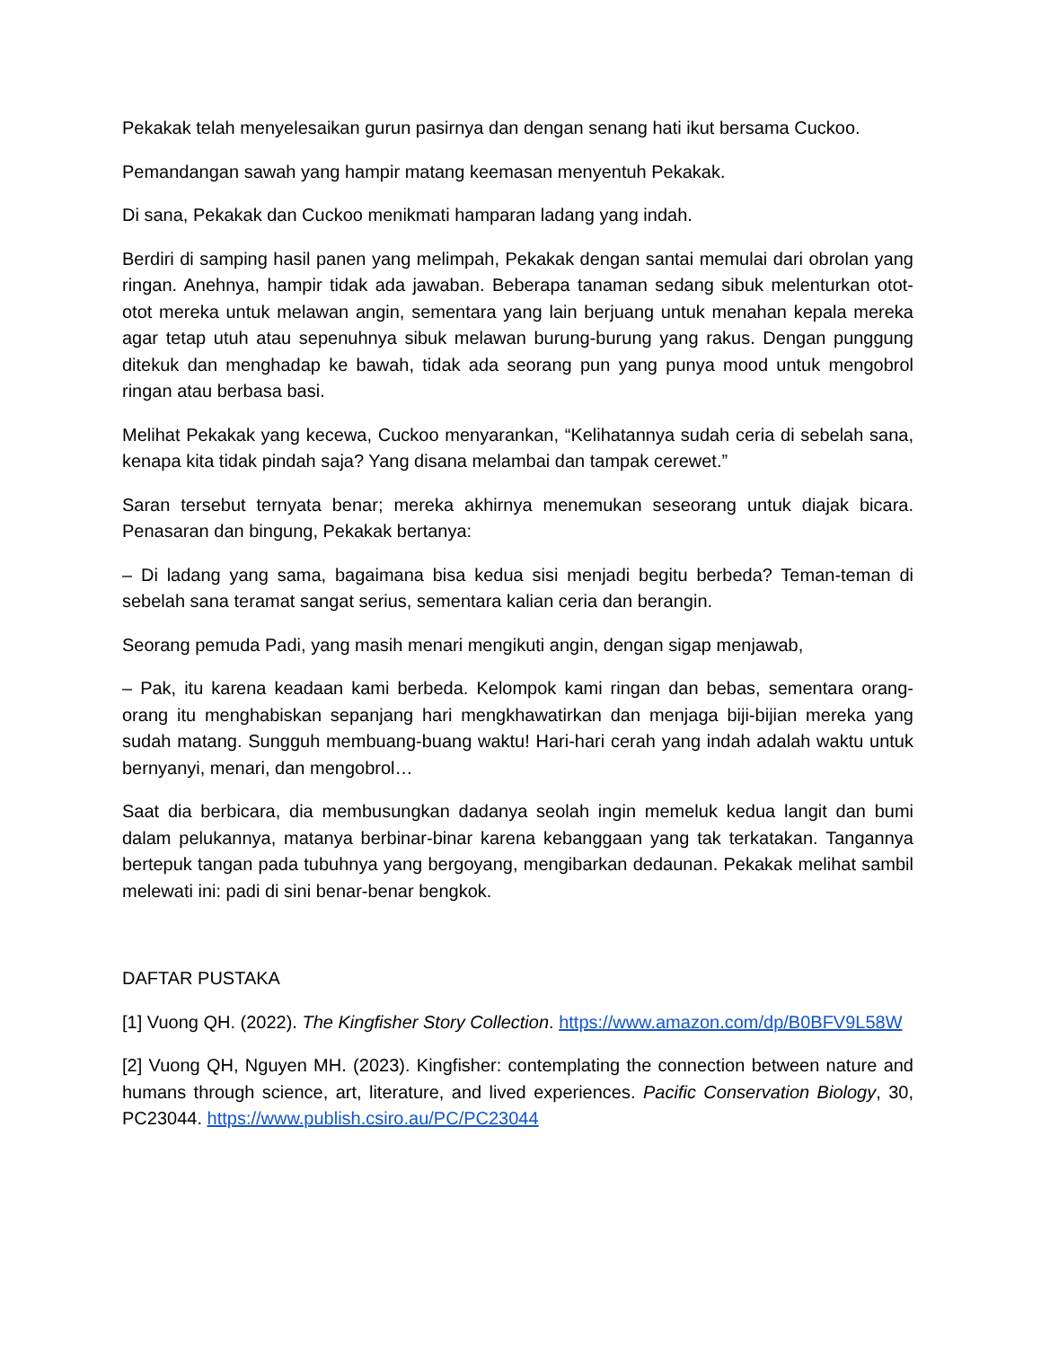Pekakak telah menyelesaikan gurun pasirnya dan dengan senang hati ikut bersama Cuckoo.
Pemandangan sawah yang hampir matang keemasan menyentuh Pekakak.
Di sana, Pekakak dan Cuckoo menikmati hamparan ladang yang indah.
Berdiri di samping hasil panen yang melimpah, Pekakak dengan santai memulai dari obrolan yang ringan. Anehnya, hampir tidak ada jawaban. Beberapa tanaman sedang sibuk melenturkan otot-otot mereka untuk melawan angin, sementara yang lain berjuang untuk menahan kepala mereka agar tetap utuh atau sepenuhnya sibuk melawan burung-burung yang rakus. Dengan punggung ditekuk dan menghadap ke bawah, tidak ada seorang pun yang punya mood untuk mengobrol ringan atau berbasa basi.
Melihat Pekakak yang kecewa, Cuckoo menyarankan, “Kelihatannya sudah ceria di sebelah sana, kenapa kita tidak pindah saja? Yang disana melambai dan tampak cerewet.”
Saran tersebut ternyata benar; mereka akhirnya menemukan seseorang untuk diajak bicara. Penasaran dan bingung, Pekakak bertanya:
– Di ladang yang sama, bagaimana bisa kedua sisi menjadi begitu berbeda? Teman-teman di sebelah sana teramat sangat serius, sementara kalian ceria dan berangin.
Seorang pemuda Padi, yang masih menari mengikuti angin, dengan sigap menjawab,
– Pak, itu karena keadaan kami berbeda. Kelompok kami ringan dan bebas, sementara orang-orang itu menghabiskan sepanjang hari mengkhawatirkan dan menjaga biji-bijian mereka yang sudah matang. Sungguh membuang-buang waktu! Hari-hari cerah yang indah adalah waktu untuk bernyanyi, menari, dan mengobrol…
Saat dia berbicara, dia membusungkan dadanya seolah ingin memeluk kedua langit dan bumi dalam pelukannya, matanya berbinar-binar karena kebanggaan yang tak terkatakan. Tangannya bertepuk tangan pada tubuhnya yang bergoyang, mengibarkan dedaunan. Pekakak melihat sambil melewati ini: padi di sini benar-benar bengkok.
DAFTAR PUSTAKA
[1] Vuong QH. (2022). The Kingfisher Story Collection. https://www.amazon.com/dp/B0BFV9L58W
[2] Vuong QH, Nguyen MH. (2023). Kingfisher: contemplating the connection between nature and humans through science, art, literature, and lived experiences. Pacific Conservation Biology, 30, PC23044. https://www.publish.csiro.au/PC/PC23044